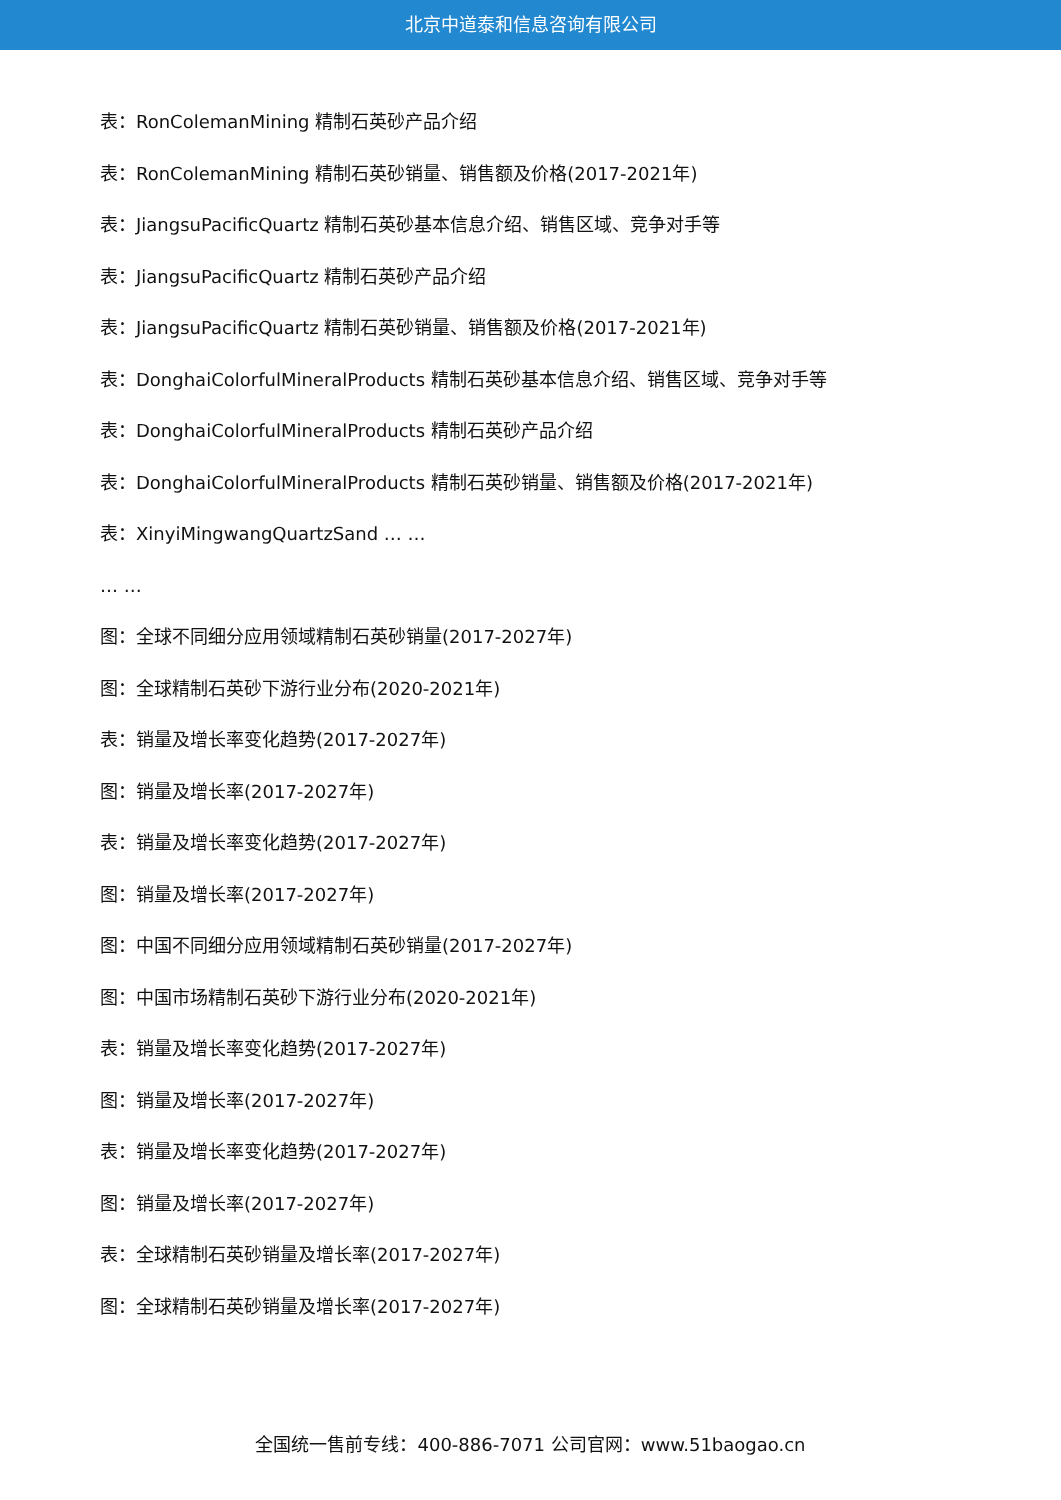北京中道泰和信息咨询有限公司
表：RonColemanMining 精制石英砂产品介绍
表：RonColemanMining 精制石英砂销量、销售额及价格(2017-2021年)
表：JiangsuPacificQuartz 精制石英砂基本信息介绍、销售区域、竞争对手等
表：JiangsuPacificQuartz 精制石英砂产品介绍
表：JiangsuPacificQuartz 精制石英砂销量、销售额及价格(2017-2021年)
表：DonghaiColorfulMineralProducts 精制石英砂基本信息介绍、销售区域、竞争对手等
表：DonghaiColorfulMineralProducts 精制石英砂产品介绍
表：DonghaiColorfulMineralProducts 精制石英砂销量、销售额及价格(2017-2021年)
表：XinyiMingwangQuartzSand … …
… …
图：全球不同细分应用领域精制石英砂销量(2017-2027年)
图：全球精制石英砂下游行业分布(2020-2021年)
表：销量及增长率变化趋势(2017-2027年)
图：销量及增长率(2017-2027年)
表：销量及增长率变化趋势(2017-2027年)
图：销量及增长率(2017-2027年)
图：中国不同细分应用领域精制石英砂销量(2017-2027年)
图：中国市场精制石英砂下游行业分布(2020-2021年)
表：销量及增长率变化趋势(2017-2027年)
图：销量及增长率(2017-2027年)
表：销量及增长率变化趋势(2017-2027年)
图：销量及增长率(2017-2027年)
表：全球精制石英砂销量及增长率(2017-2027年)
图：全球精制石英砂销量及增长率(2017-2027年)
全国统一售前专线：400-886-7071 公司官网：www.51baogao.cn